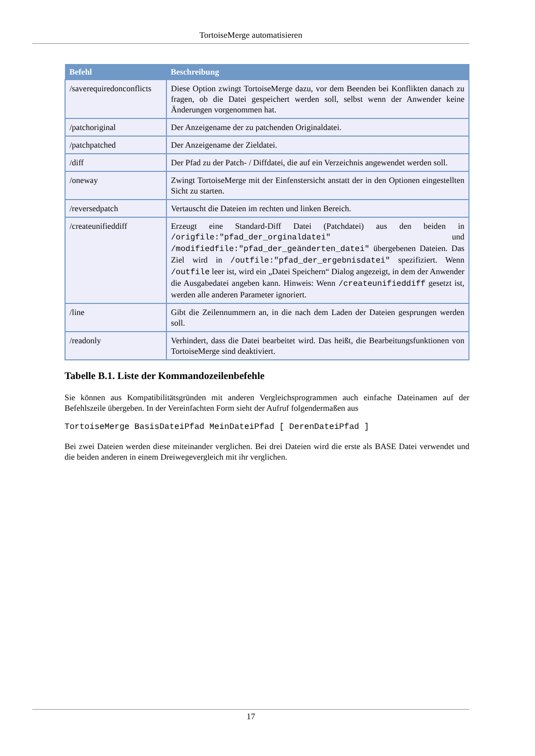TortoiseMerge automatisieren
| Befehl | Beschreibung |
| --- | --- |
| /saverequiredonconflicts | Diese Option zwingt TortoiseMerge dazu, vor dem Beenden bei Konflikten danach zu fragen, ob die Datei gespeichert werden soll, selbst wenn der Anwender keine Änderungen vorgenommen hat. |
| /patchoriginal | Der Anzeigename der zu patchenden Originaldatei. |
| /patchpatched | Der Anzeigename der Zieldatei. |
| /diff | Der Pfad zu der Patch- / Diffdatei, die auf ein Verzeichnis angewendet werden soll. |
| /oneway | Zwingt TortoiseMerge mit der Einfenstersicht anstatt der in den Optionen eingestellten Sicht zu starten. |
| /reversedpatch | Vertauscht die Dateien im rechten und linken Bereich. |
| /createunifieddiff | Erzeugt eine Standard-Diff Datei (Patchdatei) aus den beiden in /origfile:"pfad_der_orginaldatei" und /modifiedfile:"pfad_der_geänderten_datei" übergebenen Dateien. Das Ziel wird in /outfile:"pfad_der_ergebnisdatei" spezifiziert. Wenn /outfile leer ist, wird ein „Datei Speichern“ Dialog angezeigt, in dem der Anwender die Ausgabedatei angeben kann. Hinweis: Wenn /createunifieddiff gesetzt ist, werden alle anderen Parameter ignoriert. |
| /line | Gibt die Zeilennummern an, in die nach dem Laden der Dateien gesprungen werden soll. |
| /readonly | Verhindert, dass die Datei bearbeitet wird. Das heißt, die Bearbeitungsfunktionen von TortoiseMerge sind deaktiviert. |
Tabelle B.1. Liste der Kommandozeilenbefehle
Sie können aus Kompatibilitätsgründen mit anderen Vergleichsprogrammen auch einfache Dateinamen auf der Befehlszeile übergeben. In der Vereinfachten Form sieht der Aufruf folgendermaßen aus
TortoiseMerge BasisDateiPfad MeinDateiPfad [ DerenDateiPfad ]
Bei zwei Dateien werden diese miteinander verglichen. Bei drei Dateien wird die erste als BASE Datei verwendet und die beiden anderen in einem Dreiwegevergleich mit ihr verglichen.
17